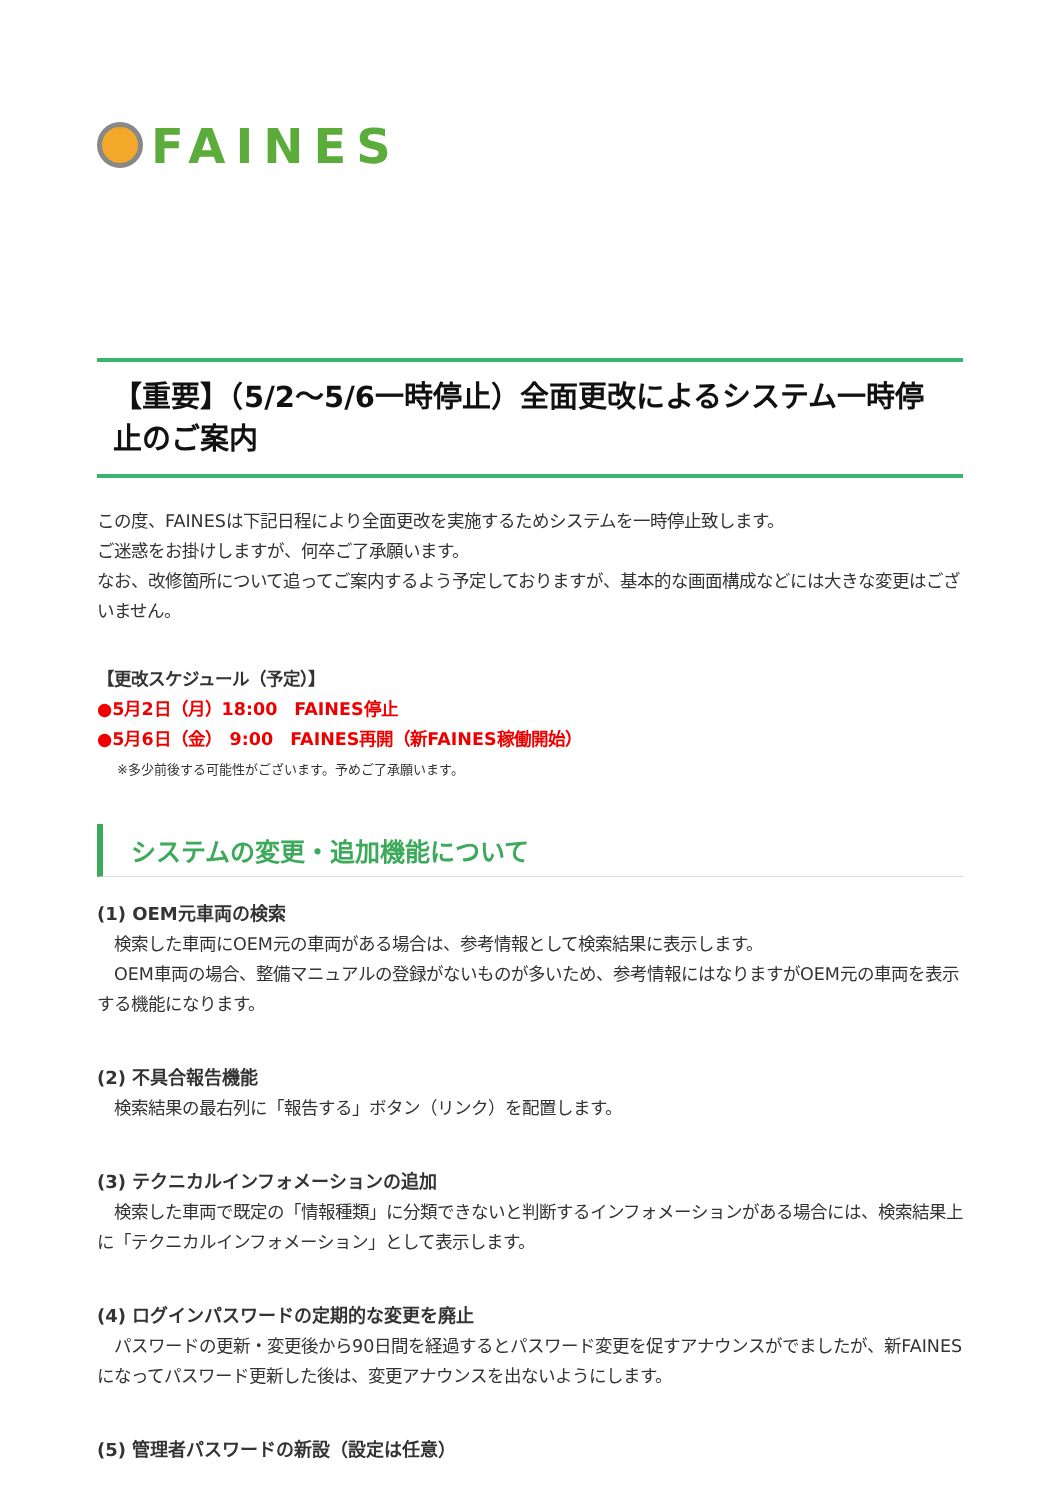FAINES
【重要】（5/2～5/6一時停止）全面更改によるシステム一時停止のご案内
この度、FAINESは下記日程により全面更改を実施するためシステムを一時停止致します。
ご迷惑をお掛けしますが、何卒ご了承願います。
なお、改修箇所について追ってご案内するよう予定しておりますが、基本的な画面構成などには大きな変更はございません。
【更改スケジュール（予定）】
●5月2日（月）18:00　FAINES停止
●5月6日（金）　9:00　FAINES再開（新FAINES稼働開始）
※多少前後する可能性がございます。予めご了承願います。
システムの変更・追加機能について
(1) OEM元車両の検索
　検索した車両にOEM元の車両がある場合は、参考情報として検索結果に表示します。
　OEM車両の場合、整備マニュアルの登録がないものが多いため、参考情報にはなりますがOEM元の車両を表示する機能になります。
(2) 不具合報告機能
　検索結果の最右列に「報告する」ボタン（リンク）を配置します。
(3) テクニカルインフォメーションの追加
　検索した車両で既定の「情報種類」に分類できないと判断するインフォメーションがある場合には、検索結果上に「テクニカルインフォメーション」として表示します。
(4) ログインパスワードの定期的な変更を廃止
　パスワードの更新・変更後から90日間を経過するとパスワード変更を促すアナウンスがでましたが、新FAINESになってパスワード更新した後は、変更アナウンスを出ないようにします。
(5) 管理者パスワードの新設（設定は任意）